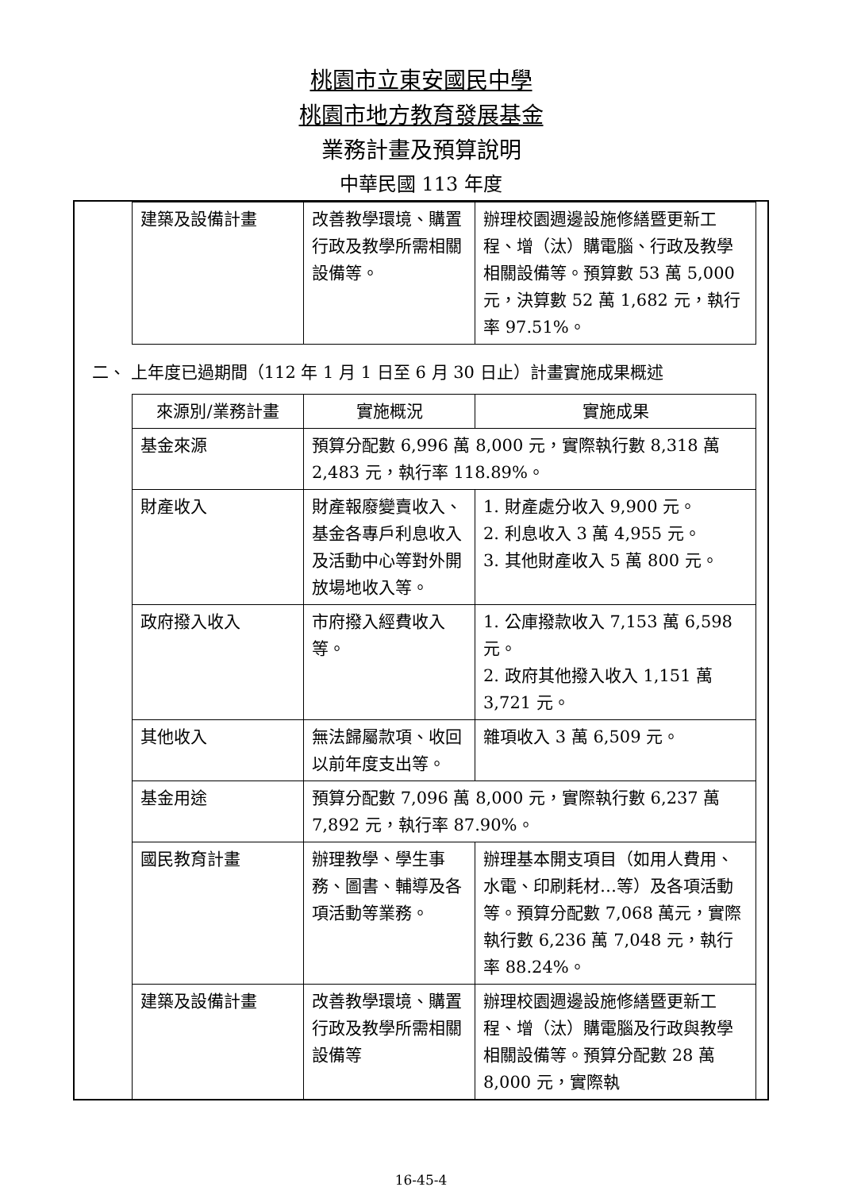桃園市立東安國民中學
桃園市地方教育發展基金
業務計畫及預算說明
中華民國 113 年度
| 建築及設備計畫 | 改善教學環境、購置行政及教學所需相關設備等。 | 辦理校園週邊設施修繕暨更新工程、增（汰）購電腦、行政及教學相關設備等。預算數 53 萬 5,000 元，決算數 52 萬 1,682 元，執行率 97.51%。 |
二、 上年度已過期間（112 年 1 月 1 日至 6 月 30 日止）計畫實施成果概述
| 來源別/業務計畫 | 實施概況 | 實施成果 |
| --- | --- | --- |
| 基金來源 | 預算分配數 6,996 萬 8,000 元，實際執行數 8,318 萬 2,483 元，執行率 118.89%。 | |
| 財產收入 | 財產報廢變賣收入、基金各專戶利息收入及活動中心等對外開放場地收入等。 | 1. 財產處分收入 9,900 元。 2. 利息收入 3 萬 4,955 元。 3. 其他財產收入 5 萬 800 元。 |
| 政府撥入收入 | 市府撥入經費收入等。 | 1. 公庫撥款收入 7,153 萬 6,598 元。 2. 政府其他撥入收入 1,151 萬 3,721 元。 |
| 其他收入 | 無法歸屬款項、收回以前年度支出等。 | 雜項收入 3 萬 6,509 元。 |
| 基金用途 | 預算分配數 7,096 萬 8,000 元，實際執行數 6,237 萬 7,892 元，執行率 87.90%。 | |
| 國民教育計畫 | 辦理教學、學生事務、圖書、輔導及各項活動等業務。 | 辦理基本開支項目（如用人費用、水電、印刷耗材…等）及各項活動等。預算分配數 7,068 萬元，實際執行數 6,236 萬 7,048 元，執行率 88.24%。 |
| 建築及設備計畫 | 改善教學環境、購置行政及教學所需相關設備等 | 辦理校園週邊設施修繕暨更新工程、增（汰）購電腦及行政與教學相關設備等。預算分配數 28 萬 8,000 元，實際執 |
16-45-4